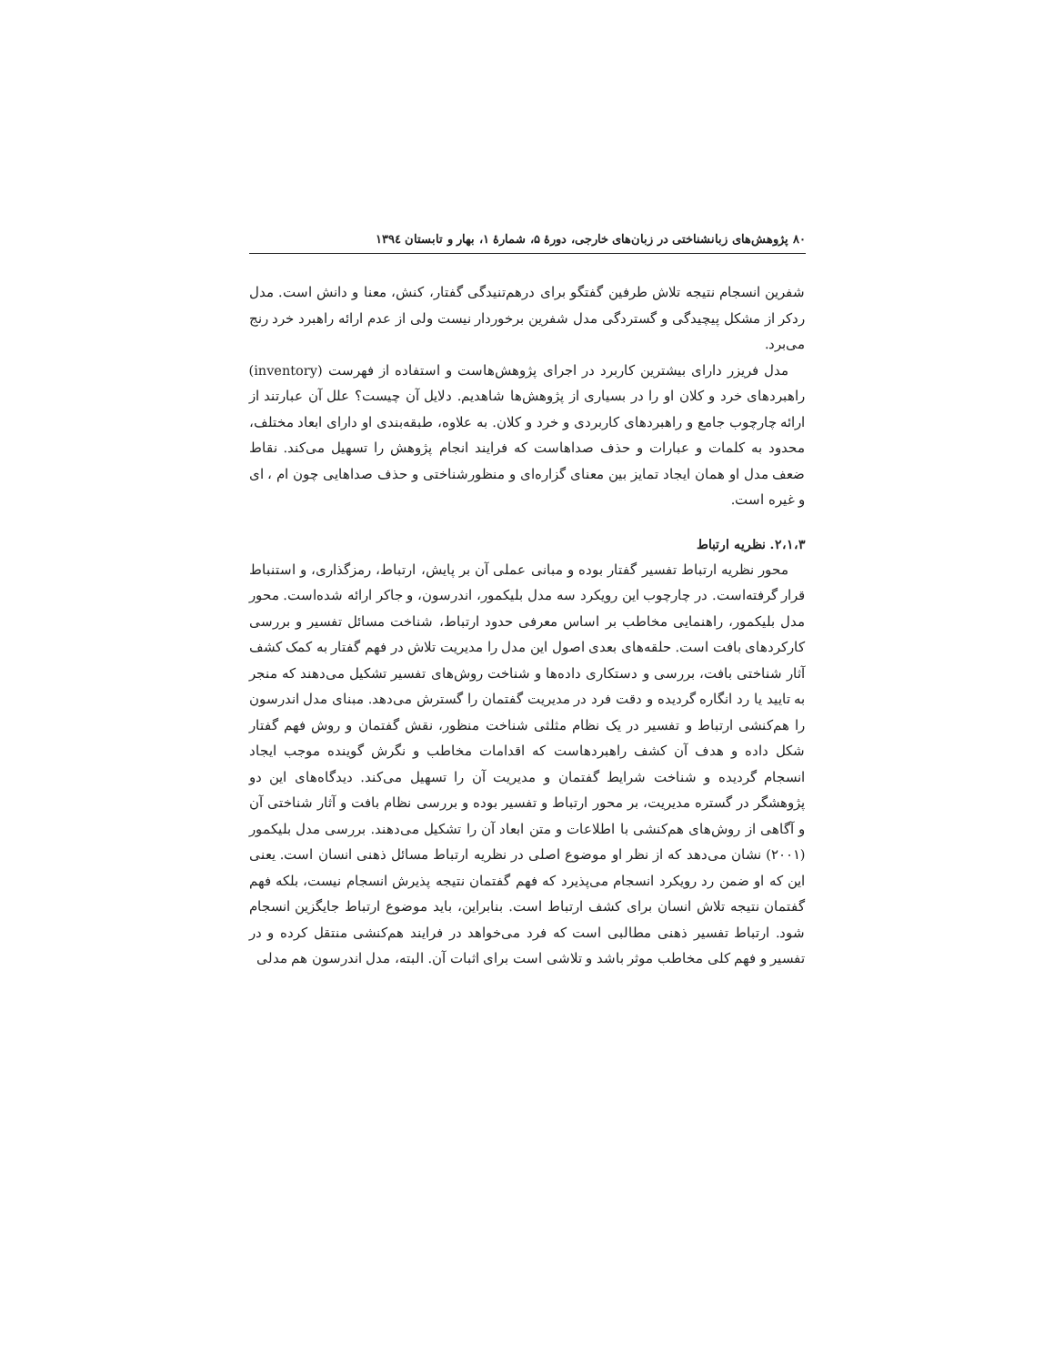۸۰ پژوهش‌های زبانشناختی در زبان‌های خارجی، دورهٔ ۵، شمارهٔ ۱، بهار و تابستان ۱۳۹٤
شفرین انسجام نتیجه تلاش طرفین گفتگو برای درهم‌تنیدگی گفتار، کنش، معنا و دانش است. مدل ردکر از مشکل پیچیدگی و گستردگی مدل شفرین برخوردار نیست ولی از عدم ارائه راهبرد خرد رنج می‌برد.
مدل فریزر دارای بیشترین کاربرد در اجرای پژوهش‌هاست و استفاده از فهرست (inventory) راهبردهای خرد و کلان او را در بسیاری از پژوهش‌ها شاهدیم. دلایل آن چیست؟ علل آن عبارتند از ارائه چارچوب جامع و راهبردهای کاربردی و خرد و کلان. به علاوه، طبقه‌بندی او دارای ابعاد مختلف، محدود به کلمات و عبارات و حذف صداهاست که فرایند انجام پژوهش را تسهیل می‌کند. نقاط ضعف مدل او همان ایجاد تمایز بین معنای گزاره‌ای و منظورشناختی و حذف صداهایی چون ام ، ای و غیره است.
۲،۱،۳. نظریه ارتباط
محور نظریه ارتباط تفسیر گفتار بوده و مبانی عملی آن بر پایش، ارتباط، رمزگذاری، و استنباط قرار گرفته‌است. در چارچوب این رویکرد سه مدل بلیکمور، اندرسون، و جاکر ارائه شده‌است. محور مدل بلیکمور، راهنمایی مخاطب بر اساس معرفی حدود ارتباط، شناخت مسائل تفسیر و بررسی کارکردهای بافت است. حلقه‌های بعدی اصول این مدل را مدیریت تلاش در فهم گفتار به کمک کشف آثار شناختی بافت، بررسی و دستکاری داده‌ها و شناخت روش‌های تفسیر تشکیل می‌دهند که منجر به تایید یا رد انگاره گردیده و دقت فرد در مدیریت گفتمان را گسترش می‌دهد. مبنای مدل اندرسون را هم‌کنشی ارتباط و تفسیر در یک نظام مثلثی شناخت منظور، نقش گفتمان و روش فهم گفتار شکل داده و هدف آن کشف راهبردهاست که اقدامات مخاطب و نگرش گوینده موجب ایجاد انسجام گردیده و شناخت شرایط گفتمان و مدیریت آن را تسهیل می‌کند. دیدگاه‌های این دو پژوهشگر در گستره مدیریت، بر محور ارتباط و تفسیر بوده و بررسی نظام بافت و آثار شناختی آن و آگاهی از روش‌های هم‌کنشی با اطلاعات و متن ابعاد آن را تشکیل می‌دهند. بررسی مدل بلیکمور (۲۰۰۱) نشان می‌دهد که از نظر او موضوع اصلی در نظریه ارتباط مسائل ذهنی انسان است. یعنی این که او ضمن رد رویکرد انسجام می‌پذیرد که فهم گفتمان نتیجه پذیرش انسجام نیست، بلکه فهم گفتمان نتیجه تلاش انسان برای کشف ارتباط است. بنابراین، باید موضوع ارتباط جایگزین انسجام شود. ارتباط تفسیر ذهنی مطالبی است که فرد می‌خواهد در فرایند هم‌کنشی منتقل کرده و در تفسیر و فهم کلی مخاطب موثر باشد و تلاشی است برای اثبات آن. البته، مدل اندرسون هم مدلی